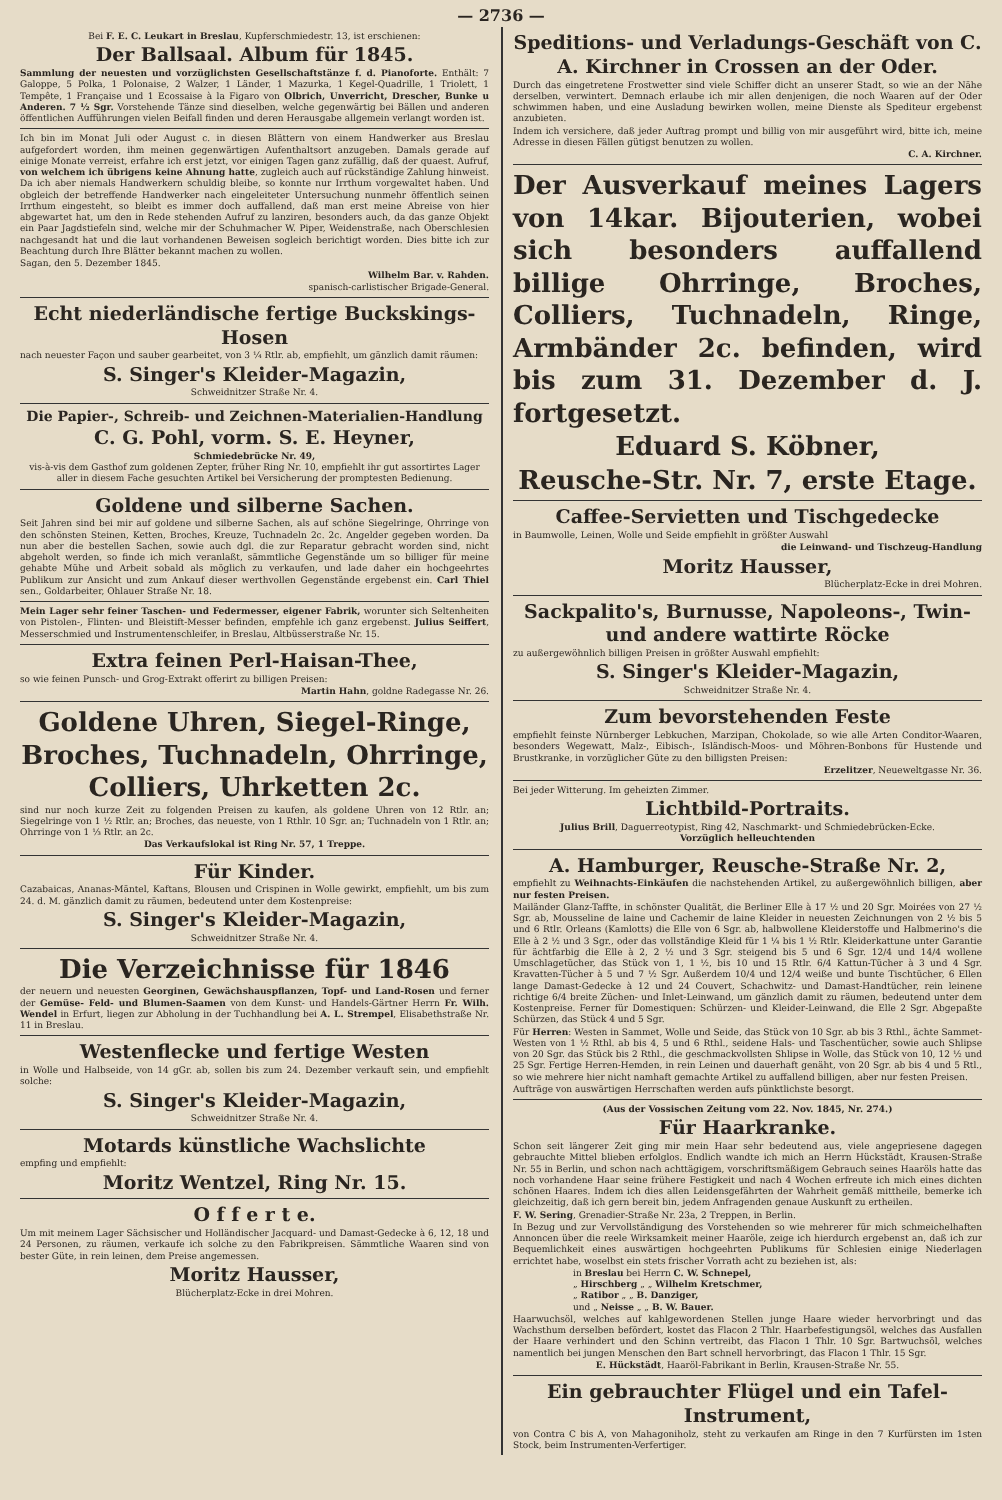— 2736 —
Bei F. E. C. Leukart in Breslau, Kupferschmiedestr. 13, ist erschienen:
Der Ballsaal. Album für 1845.
Sammlung der neuesten und vorzüglichsten Gesellschaftstänze f. d. Pianoforte. Enthält: 7 Galoppe, 5 Polka, 1 Polonaise, 2 Walzer, 1 Länder, 1 Mazurka, 1 Kegel-Quadrille, 1 Triolett, 1 Tempête, 1 Française und 1 Ecossaise à la Figaro von Olbrich, Unverricht, Drescher, Bunke u Anderen. 7 ½ Sgr. Vorstehende Tänze sind dieselben, welche gegenwärtig bei Bällen und anderen öffentlichen Aufführungen vielen Beifall finden und deren Herausgabe allgemein verlangt worden ist.
Ich bin im Monat Juli oder August c. in diesen Blättern von einem Handwerker aus Breslau aufgefordert worden, ihm meinen gegenwärtigen Aufenthaltsort anzugeben. Damals gerade auf einige Monate verreist, erfahre ich erst jetzt, vor einigen Tagen ganz zufällig, daß der quaest. Aufruf, von welchem ich übrigens keine Ahnung hatte, zugleich auch auf rückständige Zahlung hinweist. Da ich aber niemals Handwerkern schuldig bleibe, so konnte nur Irrthum vorgewaltet haben. Und obgleich der betreffende Handwerker nach eingeleiteter Untersuchung nunmehr öffentlich seinen Irrthum eingesteht, so bleibt es immer doch auffallend, daß man erst meine Abreise von hier abgewartet hat, um den in Rede stehenden Aufruf zu lanziren, besonders auch, da das ganze Objekt ein Paar Jagdstiefeln sind, welche mir der Schuhmacher W. Piper, Weidenstraße, nach Oberschlesien nachgesandt hat und die laut vorhandenen Beweisen sogleich berichtigt worden. Dies bitte ich zur Beachtung durch Ihre Blätter bekannt machen zu wollen.
Sagan, den 5. Dezember 1845.
Wilhelm Bar. v. Rahden.
spanisch-carlistischer Brigade-General.
Echt niederländische fertige Buckskings-Hosen
nach neuester Façon und sauber gearbeitet, von 3 ¼ Rtlr. ab, empfiehlt, um gänzlich damit räumen:
S. Singer's Kleider-Magazin,
Schweidnitzer Straße Nr. 4.
Die Papier-, Schreib- und Zeichnen-Materialien-Handlung
C. G. Pohl, vorm. S. E. Heyner,
Schmiedebrücke Nr. 49,
vis-à-vis dem Gasthof zum goldenen Zepter, früher Ring Nr. 10, empfiehlt ihr gut assortirtes Lager aller in diesem Fache gesuchten Artikel bei Versicherung der promptesten Bedienung.
Goldene und silberne Sachen.
Seit Jahren sind bei mir auf goldene und silberne Sachen, als auf schöne Siegelringe, Ohrringe von den schönsten Steinen, Ketten, Broches, Kreuze, Tuchnadeln 2c. 2c. Angelder gegeben worden. Da nun aber die bestellen Sachen, sowie auch dgl. die zur Reparatur gebracht worden sind, nicht abgeholt werden, so finde ich mich veranlaßt, sämmtliche Gegenstände um so billiger für meine gehabte Mühe und Arbeit sobald als möglich zu verkaufen, und lade daher ein hochgeehrtes Publikum zur Ansicht und zum Ankauf dieser werthvollen Gegenstände ergebenst ein. Carl Thiel sen., Goldarbeiter, Ohlauer Straße Nr. 18.
Mein Lager sehr feiner Taschen- und Federmesser, eigener Fabrik, worunter sich Seltenheiten von Pistolen-, Flinten- und Bleistift-Messer befinden, empfehle ich ganz ergebenst. Julius Seiffert, Messerschmied und Instrumentenschleifer, in Breslau, Altbüsserstraße Nr. 15.
Extra feinen Perl-Haisan-Thee,
so wie feinen Punsch- und Grog-Extrakt offerirt zu billigen Preisen:
Martin Hahn, goldne Radegasse Nr. 26.
Goldene Uhren, Siegel-Ringe, Broches, Tuchnadeln, Ohrringe, Colliers, Uhrketten 2c.
sind nur noch kurze Zeit zu folgenden Preisen zu kaufen, als goldene Uhren von 12 Rtlr. an; Siegelringe von 1 ½ Rtlr. an; Broches, das neueste, von 1 Rthlr. 10 Sgr. an; Tuchnadeln von 1 Rtlr. an; Ohrringe von 1 ⅓ Rtlr. an 2c.
Das Verkaufslokal ist Ring Nr. 57, 1 Treppe.
Für Kinder.
Cazabaicas, Ananas-Mäntel, Kaftans, Blousen und Crispinen in Wolle gewirkt, empfiehlt, um bis zum 24. d. M. gänzlich damit zu räumen, bedeutend unter dem Kostenpreise:
S. Singer's Kleider-Magazin,
Schweidnitzer Straße Nr. 4.
Die Verzeichnisse für 1846
der neuern und neuesten Georginen, Gewächshauspflanzen, Topf- und Land-Rosen und ferner der Gemüse- Feld- und Blumen-Saamen von dem Kunst- und Handels-Gärtner Herrn Fr. Wilh. Wendel in Erfurt, liegen zur Abholung in der Tuchhandlung bei A. L. Strempel, Elisabethstraße Nr. 11 in Breslau.
Westenflecke und fertige Westen
in Wolle und Halbseide, von 14 gGr. ab, sollen bis zum 24. Dezember verkauft sein, und empfiehlt solche:
S. Singer's Kleider-Magazin,
Schweidnitzer Straße Nr. 4.
Motards künstliche Wachslichte
empfing und empfiehlt:
Moritz Wentzel, Ring Nr. 15.
O f f e r t e.
Um mit meinem Lager Sächsischer und Holländischer Jacquard- und Damast-Gedecke à 6, 12, 18 und 24 Personen, zu räumen, verkaufe ich solche zu den Fabrikpreisen. Sämmtliche Waaren sind von bester Güte, in rein leinen, dem Preise angemessen.
Moritz Hausser,
Blücherplatz-Ecke in drei Mohren.
Speditions- und Verladungs-Geschäft von C. A. Kirchner in Crossen an der Oder.
Durch das eingetretene Frostwetter sind viele Schiffer dicht an unserer Stadt, so wie an der Nähe derselben, verwintert. Demnach erlaube ich mir allen denjenigen, die noch Waaren auf der Oder schwimmen haben, und eine Ausladung bewirken wollen, meine Dienste als Spediteur ergebenst anzubieten.
Indem ich versichere, daß jeder Auftrag prompt und billig von mir ausgeführt wird, bitte ich, meine Adresse in diesen Fällen gütigst benutzen zu wollen.
C. A. Kirchner.
Der Ausverkauf meines Lagers von 14kar. Bijouterien, wobei sich besonders auffallend billige Ohrringe, Broches, Colliers, Tuchnadeln, Ringe, Armbänder 2c. befinden, wird bis zum 31. Dezember d. J. fortgesetzt.
Eduard S. Köbner,
Reusche-Str. Nr. 7, erste Etage.
Caffee-Servietten und Tischgedecke
in Baumwolle, Leinen, Wolle und Seide empfiehlt in größter Auswahl
die Leinwand- und Tischzeug-Handlung
Moritz Hausser,
Blücherplatz-Ecke in drei Mohren.
Sackpalito's, Burnusse, Napoleons-, Twin- und andere wattirte Röcke
zu außergewöhnlich billigen Preisen in größter Auswahl empfiehlt:
S. Singer's Kleider-Magazin,
Schweidnitzer Straße Nr. 4.
Zum bevorstehenden Feste
empfiehlt feinste Nürnberger Lebkuchen, Marzipan, Chokolade, so wie alle Arten Conditor-Waaren, besonders Wegewatt, Malz-, Eibisch-, Isländisch-Moos- und Möhren-Bonbons für Hustende und Brustkranke, in vorzüglicher Güte zu den billigsten Preisen:
Erzelitzer, Neueweltgasse Nr. 36.
Bei jeder Witterung. Im geheizten Zimmer.
Lichtbild-Portraits.
Julius Brill, Daguerreotypist, Ring 42, Naschmarkt- und Schmiedebrücken-Ecke.
Vorzüglich helleuchtenden
A. Hamburger, Reusche-Straße Nr. 2,
empfiehlt zu Weihnachts-Einkäufen die nachstehenden Artikel, zu außergewöhnlich billigen, aber nur festen Preisen.
Mailänder Glanz-Taffte, in schönster Qualität, die Berliner Elle à 17 ½ und 20 Sgr. Moirées von 27 ½ Sgr. ab, Mousseline de laine und Cachemir de laine Kleider in neuesten Zeichnungen von 2 ½ bis 5 und 6 Rtlr. Orleans (Kamlotts) die Elle von 6 Sgr. ab, halbwollene Kleiderstoffe und Halbmerino's die Elle à 2 ½ und 3 Sgr., oder das vollständige Kleid für 1 ¼ bis 1 ½ Rtlr. Kleiderkattune unter Garantie für ächtfarbig die Elle à 2, 2 ½ und 3 Sgr. steigend bis 5 und 6 Sgr. 12/4 und 14/4 wollene Umschlagetücher, das Stück von 1, 1 ½, bis 10 und 15 Rtlr. 6/4 Kattun-Tücher à 3 und 4 Sgr. Kravatten-Tücher à 5 und 7 ½ Sgr. Außerdem 10/4 und 12/4 weiße und bunte Tischtücher, 6 Ellen lange Damast-Gedecke à 12 und 24 Couvert, Schachwitz- und Damast-Handtücher, rein leinene richtige 6/4 breite Züchen- und Inlet-Leinwand, um gänzlich damit zu räumen, bedeutend unter dem Kostenpreise. Ferner für Domestiquen: Schürzen- und Kleider-Leinwand, die Elle 2 Sgr. Abgepaßte Schürzen, das Stück 4 und 5 Sgr.
Für Herren: Westen in Sammet, Wolle und Seide, das Stück von 10 Sgr. ab bis 3 Rthl., ächte Sammet-Westen von 1 ½ Rthl. ab bis 4, 5 und 6 Rthl., seidene Hals- und Taschentücher, sowie auch Shlipse von 20 Sgr. das Stück bis 2 Rthl., die geschmackvollsten Shlipse in Wolle, das Stück von 10, 12 ½ und 25 Sgr. Fertige Herren-Hemden, in rein Leinen und dauerhaft genäht, von 20 Sgr. ab bis 4 und 5 Rtl., so wie mehrere hier nicht namhaft gemachte Artikel zu auffallend billigen, aber nur festen Preisen.
Aufträge von auswärtigen Herrschaften werden aufs pünktlichste besorgt.
(Aus der Vossischen Zeitung vom 22. Nov. 1845, Nr. 274.)
Für Haarkranke.
Schon seit längerer Zeit ging mir mein Haar sehr bedeutend aus, viele angepriesene dagegen gebrauchte Mittel blieben erfolglos. Endlich wandte ich mich an Herrn Hückstädt, Krausen-Straße Nr. 55 in Berlin, und schon nach achttägigem, vorschriftsmäßigem Gebrauch seines Haaröls hatte das noch vorhandene Haar seine frühere Festigkeit und nach 4 Wochen erfreute ich mich eines dichten schönen Haares. Indem ich dies allen Leidensgefährten der Wahrheit gemäß mittheile, bemerke ich gleichzeitig, daß ich gern bereit bin, jedem Anfragenden genaue Auskunft zu ertheilen.
F. W. Sering, Grenadier-Straße Nr. 23a, 2 Treppen, in Berlin.
In Bezug und zur Vervollständigung des Vorstehenden so wie mehrerer für mich schmeichelhaften Annoncen über die reele Wirksamkeit meiner Haaröle, zeige ich hierdurch ergebenst an, daß ich zur Bequemlichkeit eines auswärtigen hochgeehrten Publikums für Schlesien einige Niederlagen errichtet habe, woselbst ein stets frischer Vorrath acht zu beziehen ist, als:
in Breslau bei Herrn C. W. Schnepel,
„ Hirschberg „ „ Wilhelm Kretschmer,
„ Ratibor „ „ B. Danziger,
und „ Neisse „ „ B. W. Bauer.
Haarwuchsöl, welches auf kahlgewordenen Stellen junge Haare wieder hervorbringt und das Wachsthum derselben befördert, kostet das Flacon 2 Thlr. Haarbefestigungsöl, welches das Ausfallen der Haare verhindert und den Schinn vertreibt, das Flacon 1 Thlr. 10 Sgr. Bartwuchsöl, welches namentlich bei jungen Menschen den Bart schnell hervorbringt, das Flacon 1 Thlr. 15 Sgr.
E. Hückstädt, Haaröl-Fabrikant in Berlin, Krausen-Straße Nr. 55.
Ein gebrauchter Flügel und ein Tafel-Instrument,
von Contra C bis A, von Mahagoniholz, steht zu verkaufen am Ringe in den 7 Kurfürsten im 1sten Stock, beim Instrumenten-Verfertiger.